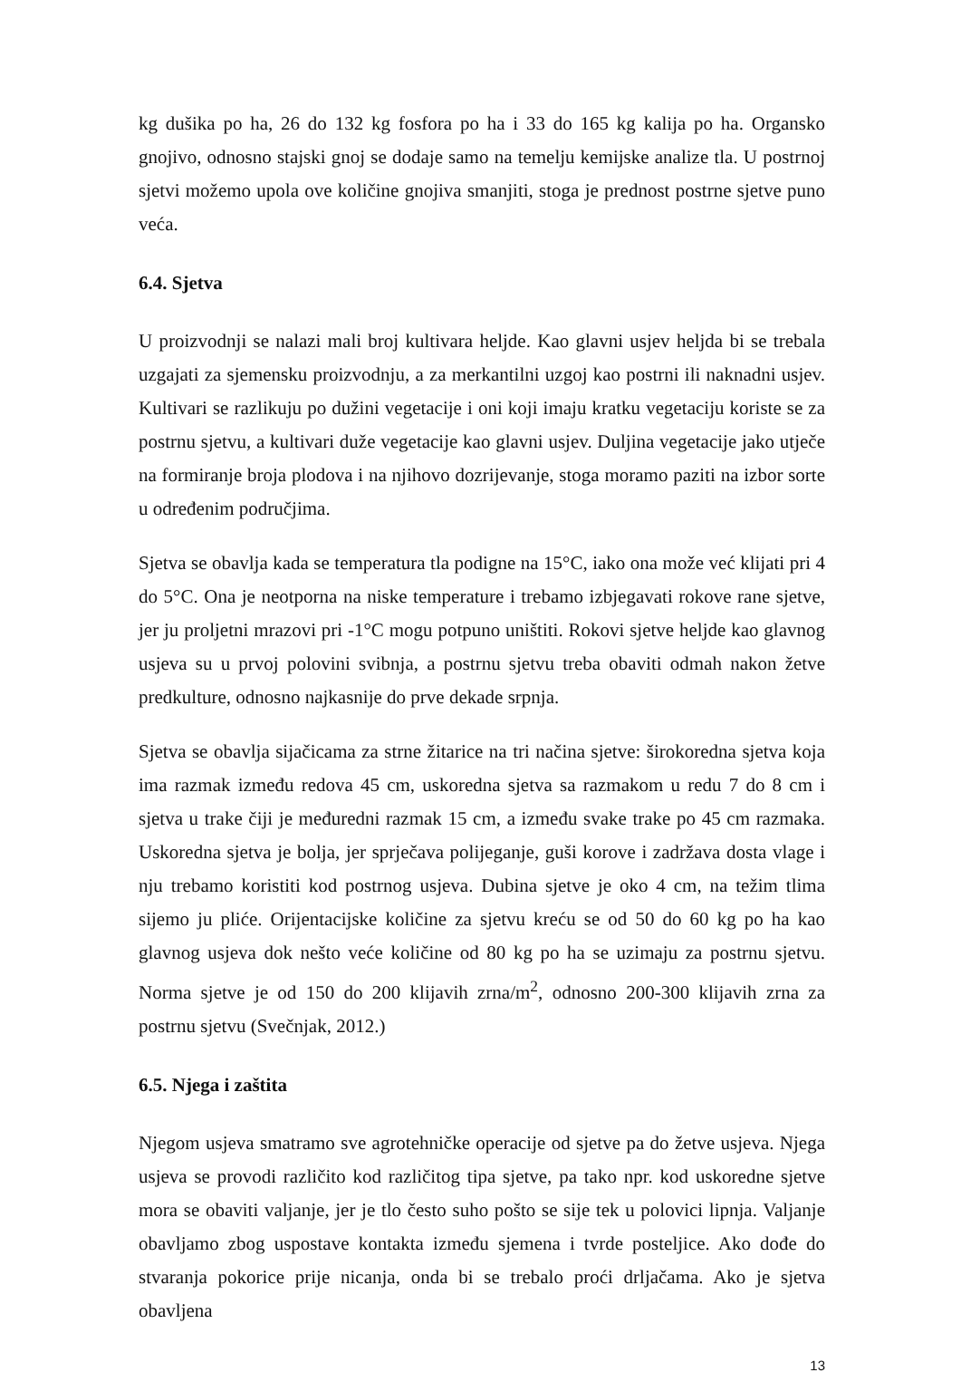kg dušika po ha, 26 do 132 kg fosfora po ha i 33 do 165 kg kalija po ha. Organsko gnojivo, odnosno stajski gnoj se dodaje samo na temelju kemijske analize tla. U postrnoj sjetvi možemo upola ove količine gnojiva smanjiti, stoga je prednost postrne sjetve puno veća.
6.4. Sjetva
U proizvodnji se nalazi mali broj kultivara heljde. Kao glavni usjev heljda bi se trebala uzgajati za sjemensku proizvodnju, a za merkantilni uzgoj kao postrni ili naknadni usjev. Kultivari se razlikuju po dužini vegetacije i oni koji imaju kratku vegetaciju koriste se za postrnu sjetvu, a kultivari duže vegetacije kao glavni usjev. Duljina vegetacije jako utječe na formiranje broja plodova i na njihovo dozrijevanje, stoga moramo paziti na izbor sorte u određenim područjima.
Sjetva se obavlja kada se temperatura tla podigne na 15°C, iako ona može već klijati pri 4 do 5°C. Ona je neotporna na niske temperature i trebamo izbjegavati rokove rane sjetve, jer ju proljetni mrazovi pri -1°C mogu potpuno uništiti. Rokovi sjetve heljde kao glavnog usjeva su u prvoj polovini svibnja, a postrnu sjetvu treba obaviti odmah nakon žetve predkulture, odnosno najkasnije do prve dekade srpnja.
Sjetva se obavlja sijačicama za strne žitarice na tri načina sjetve: širokoredna sjetva koja ima razmak između redova 45 cm, uskoredna sjetva sa razmakom u redu 7 do 8 cm i sjetva u trake čiji je međuredni razmak 15 cm, a između svake trake po 45 cm razmaka. Uskoredna sjetva je bolja, jer sprječava polijeganje, guši korove i zadržava dosta vlage i nju trebamo koristiti kod postrnog usjeva. Dubina sjetve je oko 4 cm, na težim tlima sijemo ju pliće. Orijentacijske količine za sjetvu kreću se od 50 do 60 kg po ha kao glavnog usjeva dok nešto veće količine od 80 kg po ha se uzimaju za postrnu sjetvu. Norma sjetve je od 150 do 200 klijavih zrna/m<sup>2</sup>, odnosno 200-300 klijavih zrna za postrnu sjetvu (Svečnjak, 2012.)
6.5. Njega i zaštita
Njegom usjeva smatramo sve agrotehničke operacije od sjetve pa do žetve usjeva. Njega usjeva se provodi različito kod različitog tipa sjetve, pa tako npr. kod uskoredne sjetve mora se obaviti valjanje, jer je tlo često suho pošto se sije tek u polovici lipnja. Valjanje obavljamo zbog uspostave kontakta između sjemena i tvrde posteljice. Ako dođe do stvaranja pokorice prije nicanja, onda bi se trebalo proći drljačama. Ako je sjetva obavljena
13